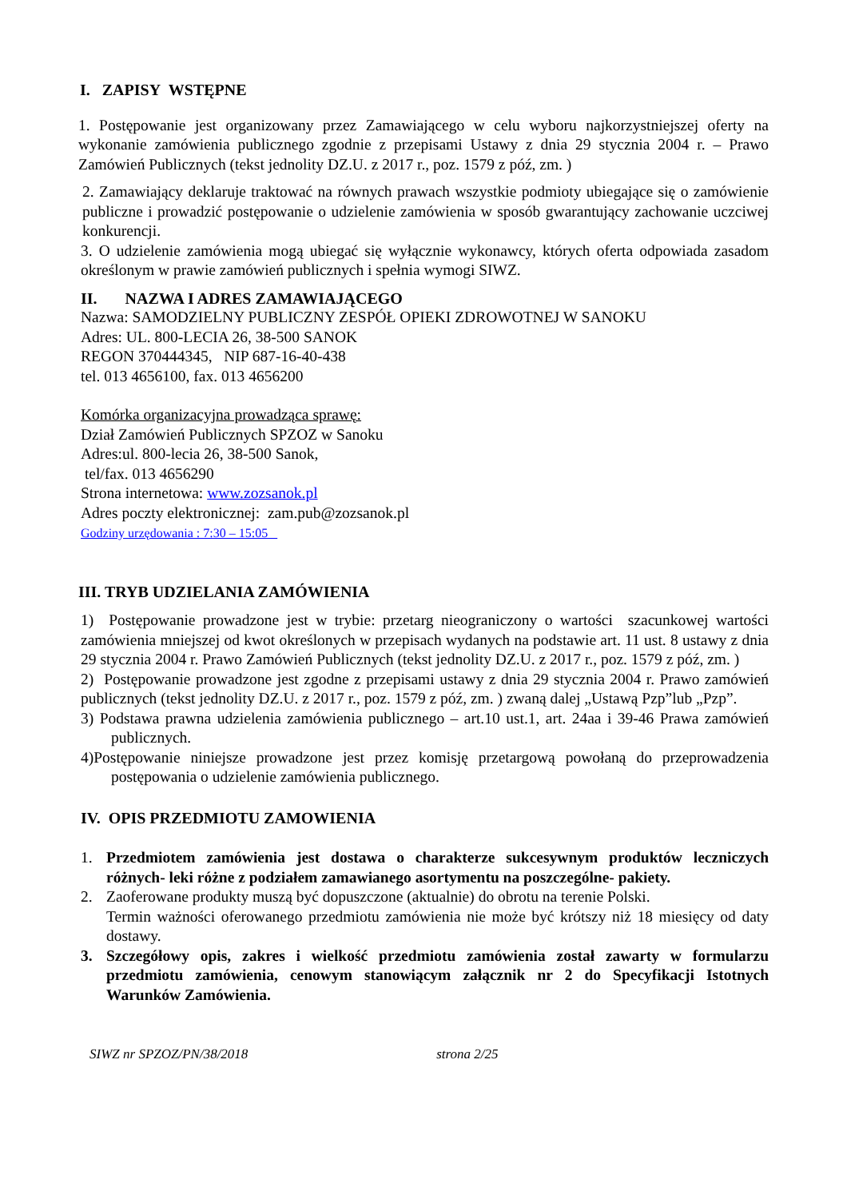I. ZAPISY WSTĘPNE
1. Postępowanie jest organizowany przez Zamawiającego w celu wyboru najkorzystniejszej oferty na wykonanie zamówienia publicznego zgodnie z przepisami Ustawy z dnia 29 stycznia 2004 r. – Prawo Zamówień Publicznych (tekst jednolity DZ.U. z 2017 r., poz. 1579 z póź, zm. )
2. Zamawiający deklaruje traktować na równych prawach wszystkie podmioty ubiegające się o zamówienie publiczne i prowadzić postępowanie o udzielenie zamówienia w sposób gwarantujący zachowanie uczciwej konkurencji.
3. O udzielenie zamówienia mogą ubiegać się wyłącznie wykonawcy, których oferta odpowiada zasadom określonym w prawie zamówień publicznych i spełnia wymogi SIWZ.
II. NAZWA I ADRES ZAMAWIAJĄCEGO
Nazwa: SAMODZIELNY PUBLICZNY ZESPÓŁ OPIEKI ZDROWOTNEJ W SANOKU
Adres: UL. 800-LECIA 26, 38-500 SANOK
REGON 370444345, NIP 687-16-40-438
tel. 013 4656100, fax. 013 4656200
Komórka organizacyjna prowadząca sprawę:
Dział Zamówień Publicznych SPZOZ w Sanoku
Adres:ul. 800-lecia 26, 38-500 Sanok,
tel/fax. 013 4656290
Strona internetowa: www.zozsanok.pl
Adres poczty elektronicznej: zam.pub@zozsanok.pl
Godziny urzędowania : 7:30 – 15:05
III. TRYB UDZIELANIA ZAMÓWIENIA
1) Postępowanie prowadzone jest w trybie: przetarg nieograniczony o wartości szacunkowej wartości zamówienia mniejszej od kwot określonych w przepisach wydanych na podstawie art. 11 ust. 8 ustawy z dnia 29 stycznia 2004 r. Prawo Zamówień Publicznych (tekst jednolity DZ.U. z 2017 r., poz. 1579 z póź, zm. )
2) Postępowanie prowadzone jest zgodne z przepisami ustawy z dnia 29 stycznia 2004 r. Prawo zamówień publicznych (tekst jednolity DZ.U. z 2017 r., poz. 1579 z póź, zm. ) zwaną dalej „Ustawą Pzp”lub „Pzp”.
3) Podstawa prawna udzielenia zamówienia publicznego – art.10 ust.1, art. 24aa i 39-46 Prawa zamówień publicznych.
4)Postępowanie niniejsze prowadzone jest przez komisję przetargową powołaną do przeprowadzenia postępowania o udzielenie zamówienia publicznego.
IV. OPIS PRZEDMIOTU ZAMOWIENIA
1. Przedmiotem zamówienia jest dostawa o charakterze sukcesywnym produktów leczniczych różnych- leki różne z podziałem zamawianego asortymentu na poszczególne- pakiety.
2. Zaoferowane produkty muszą być dopuszczone (aktualnie) do obrotu na terenie Polski.
Termin ważności oferowanego przedmiotu zamówienia nie może być krótszy niż 18 miesięcy od daty dostawy.
3. Szczegółowy opis, zakres i wielkość przedmiotu zamówienia został zawarty w formularzu przedmiotu zamówienia, cenowym stanowiącym załącznik nr 2 do Specyfikacji Istotnych Warunków Zamówienia.
SIWZ nr SPZOZ/PN/38/2018 strona 2/25